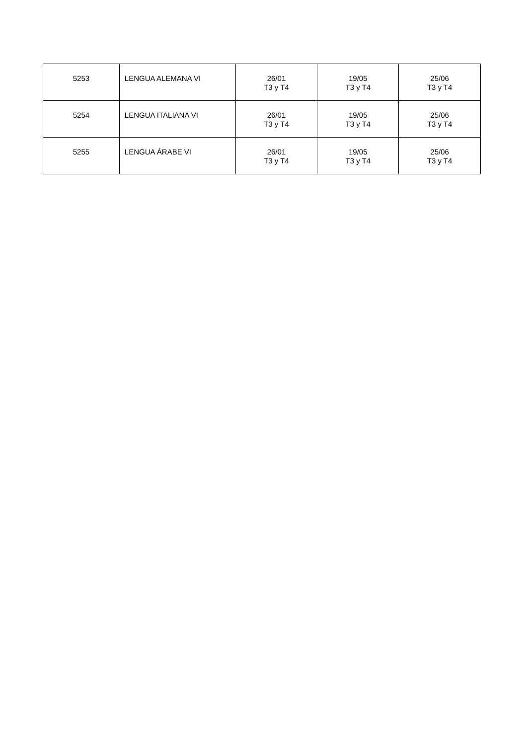| 5253 | LENGUA ALEMANA VI | 26/01 T3 y T4 | 19/05 T3 y T4 | 25/06 T3 y T4 |
| 5254 | LENGUA ITALIANA VI | 26/01 T3 y T4 | 19/05 T3 y T4 | 25/06 T3 y T4 |
| 5255 | LENGUA ÁRABE VI | 26/01 T3 y T4 | 19/05 T3 y T4 | 25/06 T3 y T4 |